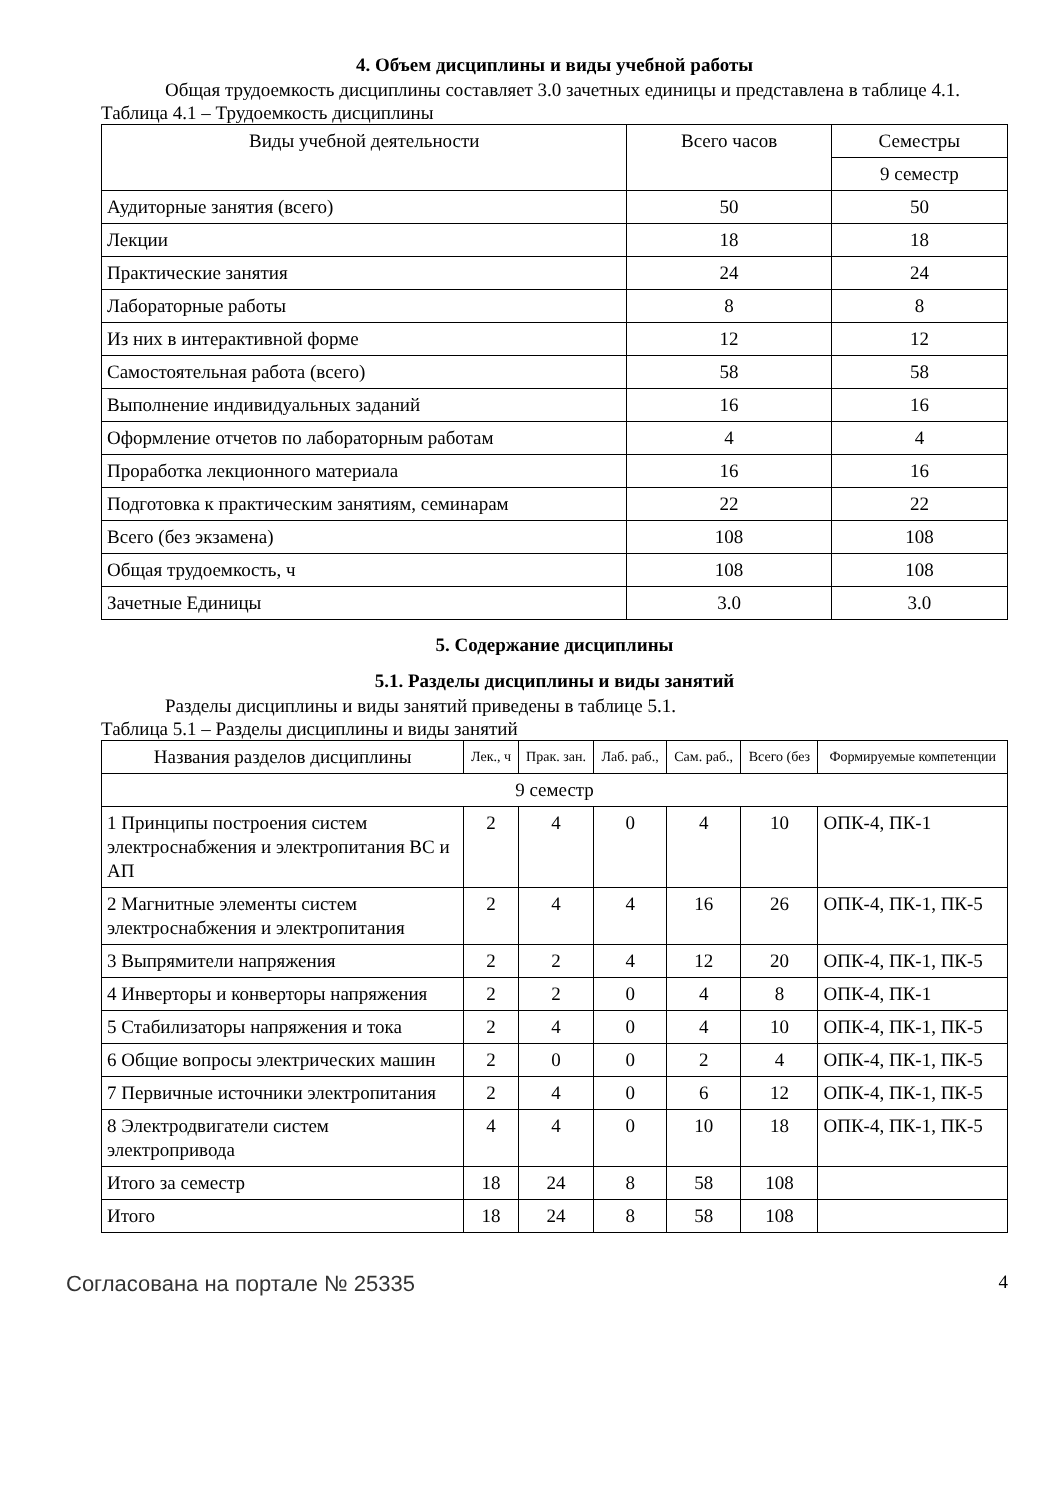4. Объем дисциплины и виды учебной работы
Общая трудоемкость дисциплины составляет 3.0 зачетных единицы и представлена в таблице 4.1.
Таблица 4.1 – Трудоемкость дисциплины
| Виды учебной деятельности | Всего часов | Семестры |
| --- | --- | --- |
| | | 9 семестр |
| Аудиторные занятия (всего) | 50 | 50 |
| Лекции | 18 | 18 |
| Практические занятия | 24 | 24 |
| Лабораторные работы | 8 | 8 |
| Из них в интерактивной форме | 12 | 12 |
| Самостоятельная работа (всего) | 58 | 58 |
| Выполнение индивидуальных заданий | 16 | 16 |
| Оформление отчетов по лабораторным работам | 4 | 4 |
| Проработка лекционного материала | 16 | 16 |
| Подготовка к практическим занятиям, семинарам | 22 | 22 |
| Всего (без экзамена) | 108 | 108 |
| Общая трудоемкость, ч | 108 | 108 |
| Зачетные Единицы | 3.0 | 3.0 |
5. Содержание дисциплины
5.1. Разделы дисциплины и виды занятий
Разделы дисциплины и виды занятий приведены в таблице 5.1.
Таблица 5.1 – Разделы дисциплины и виды занятий
| Названия разделов дисциплины | Лек., ч | Прак. зан. | Лаб. раб., | Сам. раб., | Всего (без | Формируемые компетенции |
| --- | --- | --- | --- | --- | --- | --- |
| 9 семестр | | | | | | |
| 1 Принципы построения систем электроснабжения и электропитания ВС и АП | 2 | 4 | 0 | 4 | 10 | ОПК-4, ПК-1 |
| 2 Магнитные элементы систем электроснабжения и электропитания | 2 | 4 | 4 | 16 | 26 | ОПК-4, ПК-1, ПК-5 |
| 3 Выпрямители напряжения | 2 | 2 | 4 | 12 | 20 | ОПК-4, ПК-1, ПК-5 |
| 4 Инверторы и конверторы напряжения | 2 | 2 | 0 | 4 | 8 | ОПК-4, ПК-1 |
| 5 Стабилизаторы напряжения и тока | 2 | 4 | 0 | 4 | 10 | ОПК-4, ПК-1, ПК-5 |
| 6 Общие вопросы электрических машин | 2 | 0 | 0 | 2 | 4 | ОПК-4, ПК-1, ПК-5 |
| 7 Первичные источники электропитания | 2 | 4 | 0 | 6 | 12 | ОПК-4, ПК-1, ПК-5 |
| 8 Электродвигатели систем электропривода | 4 | 4 | 0 | 10 | 18 | ОПК-4, ПК-1, ПК-5 |
| Итого за семестр | 18 | 24 | 8 | 58 | 108 | |
| Итого | 18 | 24 | 8 | 58 | 108 | |
Согласована на портале № 25335 4